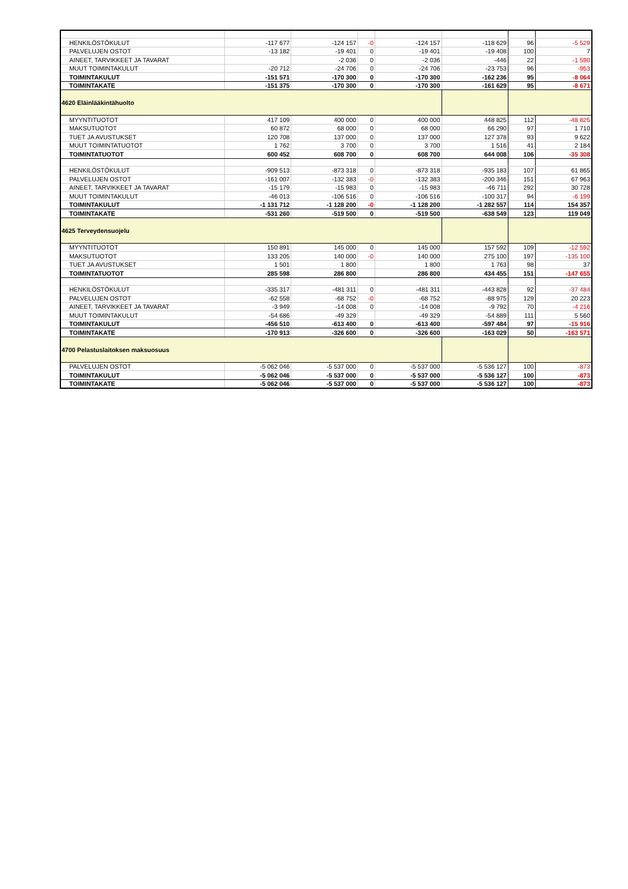| HENKILÖSTÖKULUT | -117 677 | -124 157 | -0 | -124 157 | -118 629 | 96 | -5 529 |
| PALVELUJEN OSTOT | -13 182 | -19 401 | 0 | -19 401 | -19 408 | 100 | 7 |
| AINEET, TARVIKKEET JA TAVARAT | | -2 036 | 0 | -2 036 | -446 | 22 | -1 590 |
| MUUT TOIMINTAKULUT | -20 712 | -24 706 | 0 | -24 706 | -23 753 | 96 | -953 |
| TOIMINTAKULUT | -151 571 | -170 300 | 0 | -170 300 | -162 236 | 95 | -8 064 |
| TOIMINTAKATE | -151 375 | -170 300 | 0 | -170 300 | -161 629 | 95 | -8 671 |
| 4620 Eläinlääkintähuolto | | | | | | | |
| MYYNTITUOTOT | 417 109 | 400 000 | 0 | 400 000 | 448 825 | 112 | -48 825 |
| MAKSUTUOTOT | 60 872 | 68 000 | 0 | 68 000 | 66 290 | 97 | 1 710 |
| TUET JA AVUSTUKSET | 120 708 | 137 000 | 0 | 137 000 | 127 378 | 93 | 9 622 |
| MUUT TOIMINTATUOTOT | 1 762 | 3 700 | 0 | 3 700 | 1 516 | 41 | 2 184 |
| TOIMINTATUOTOT | 600 452 | 608 700 | 0 | 608 700 | 644 008 | 106 | -35 308 |
| HENKILÖSTÖKULUT | -909 513 | -873 318 | 0 | -873 318 | -935 183 | 107 | 61 865 |
| PALVELUJEN OSTOT | -161 007 | -132 383 | -0 | -132 383 | -200 346 | 151 | 67 963 |
| AINEET, TARVIKKEET JA TAVARAT | -15 179 | -15 983 | 0 | -15 983 | -46 711 | 292 | 30 728 |
| MUUT TOIMINTAKULUT | -46 013 | -106 516 | 0 | -106 516 | -100 317 | 94 | -6 199 |
| TOIMINTAKULUT | -1 131 712 | -1 128 200 | -0 | -1 128 200 | -1 282 557 | 114 | 154 357 |
| TOIMINTAKATE | -531 260 | -519 500 | 0 | -519 500 | -638 549 | 123 | 119 049 |
| 4625 Terveydensuojelu | | | | | | | |
| MYYNTITUOTOT | 150 891 | 145 000 | 0 | 145 000 | 157 592 | 109 | -12 592 |
| MAKSUTUOTOT | 133 205 | 140 000 | -0 | 140 000 | 275 100 | 197 | -135 100 |
| TUET JA AVUSTUKSET | 1 501 | 1 800 | | 1 800 | 1 763 | 98 | 37 |
| TOIMINTATUOTOT | 285 598 | 286 800 | | 286 800 | 434 455 | 151 | -147 655 |
| HENKILÖSTÖKULUT | -335 317 | -481 311 | 0 | -481 311 | -443 828 | 92 | -37 484 |
| PALVELUJEN OSTOT | -62 558 | -68 752 | -0 | -68 752 | -88 975 | 129 | 20 223 |
| AINEET, TARVIKKEET JA TAVARAT | -3 949 | -14 008 | 0 | -14 008 | -9 792 | 70 | -4 216 |
| MUUT TOIMINTAKULUT | -54 686 | -49 329 | | -49 329 | -54 889 | 111 | 5 560 |
| TOIMINTAKULUT | -456 510 | -613 400 | 0 | -613 400 | -597 484 | 97 | -15 916 |
| TOIMINTAKATE | -170 913 | -326 600 | 0 | -326 600 | -163 029 | 50 | -163 571 |
| 4700 Pelastuslaitoksen maksuosuus | | | | | | | |
| PALVELUJEN OSTOT | -5 062 046 | -5 537 000 | 0 | -5 537 000 | -5 536 127 | 100 | -873 |
| TOIMINTAKULUT | -5 062 046 | -5 537 000 | 0 | -5 537 000 | -5 536 127 | 100 | -873 |
| TOIMINTAKATE | -5 062 046 | -5 537 000 | 0 | -5 537 000 | -5 536 127 | 100 | -873 |